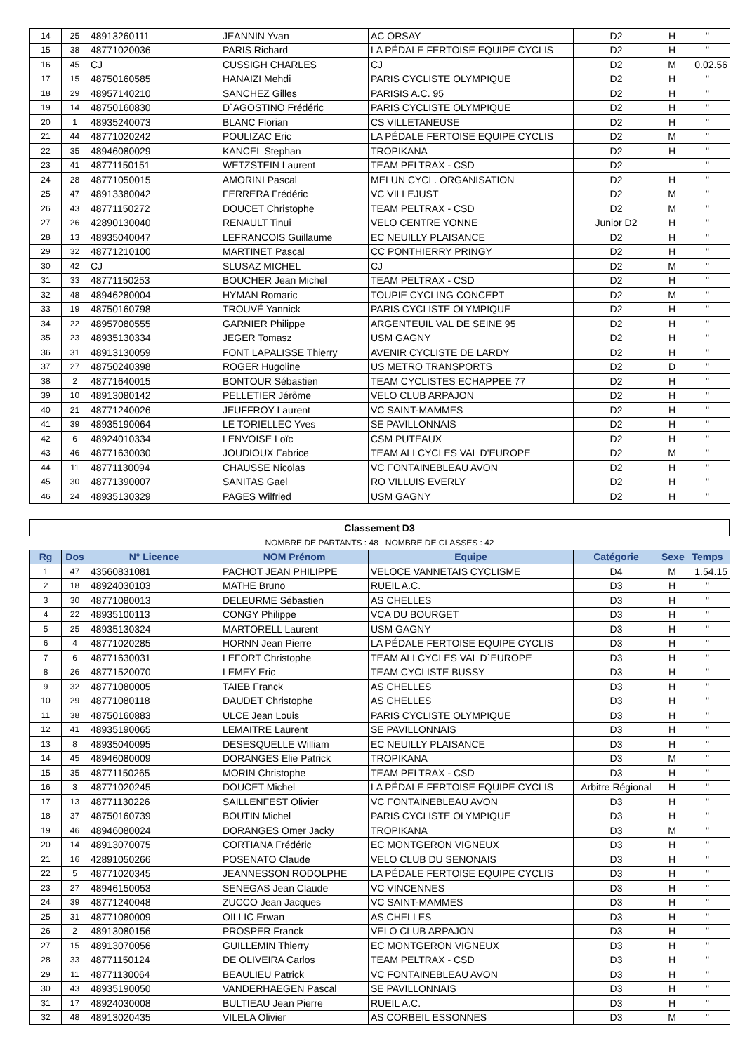| 14 | 25 | 48913260111 | JEANNIN Yvan | AC ORSAY | D2 | H | " |
| 15 | 38 | 48771020036 | PARIS Richard | LA PÉDALE FERTOISE EQUIPE CYCLIS | D2 | H | " |
| 16 | 45 | CJ | CUSSIGH CHARLES | CJ | D2 | M | 0.02.56 |
| 17 | 15 | 48750160585 | HANAIZI Mehdi | PARIS CYCLISTE OLYMPIQUE | D2 | H | " |
| 18 | 29 | 48957140210 | SANCHEZ Gilles | PARISIS A.C. 95 | D2 | H | " |
| 19 | 14 | 48750160830 | D`AGOSTINO Frédéric | PARIS CYCLISTE OLYMPIQUE | D2 | H | " |
| 20 | 1 | 48935240073 | BLANC Florian | CS VILLETANEUSE | D2 | H | " |
| 21 | 44 | 48771020242 | POULIZAC Eric | LA PÉDALE FERTOISE EQUIPE CYCLIS | D2 | M | " |
| 22 | 35 | 48946080029 | KANCEL Stephan | TROPIKANA | D2 | H | " |
| 23 | 41 | 48771150151 | WETZSTEIN Laurent | TEAM PELTRAX - CSD | D2 | | " |
| 24 | 28 | 48771050015 | AMORINI Pascal | MELUN CYCL. ORGANISATION | D2 | H | " |
| 25 | 47 | 48913380042 | FERRERA Frédéric | VC VILLEJUST | D2 | M | " |
| 26 | 43 | 48771150272 | DOUCET Christophe | TEAM PELTRAX - CSD | D2 | M | " |
| 27 | 26 | 42890130040 | RENAULT Tinui | VELO CENTRE YONNE | Junior D2 | H | " |
| 28 | 13 | 48935040047 | LEFRANCOIS Guillaume | EC NEUILLY PLAISANCE | D2 | H | " |
| 29 | 32 | 48771210100 | MARTINET Pascal | CC PONTHIERRY PRINGY | D2 | H | " |
| 30 | 42 | CJ | SLUSAZ MICHEL | CJ | D2 | M | " |
| 31 | 33 | 48771150253 | BOUCHER Jean Michel | TEAM PELTRAX - CSD | D2 | H | " |
| 32 | 48 | 48946280004 | HYMAN Romaric | TOUPIE CYCLING CONCEPT | D2 | M | " |
| 33 | 19 | 48750160798 | TROUVÉ Yannick | PARIS CYCLISTE OLYMPIQUE | D2 | H | " |
| 34 | 22 | 48957080555 | GARNIER Philippe | ARGENTEUIL VAL DE SEINE 95 | D2 | H | " |
| 35 | 23 | 48935130334 | JEGER Tomasz | USM GAGNY | D2 | H | " |
| 36 | 31 | 48913130059 | FONT LAPALISSE Thierry | AVENIR CYCLISTE DE LARDY | D2 | H | " |
| 37 | 27 | 48750240398 | ROGER Hugoline | US METRO TRANSPORTS | D2 | D | " |
| 38 | 2 | 48771640015 | BONTOUR Sébastien | TEAM CYCLISTES ECHAPPEE 77 | D2 | H | " |
| 39 | 10 | 48913080142 | PELLETIER Jérôme | VELO CLUB ARPAJON | D2 | H | " |
| 40 | 21 | 48771240026 | JEUFFROY Laurent | VC SAINT-MAMMES | D2 | H | " |
| 41 | 39 | 48935190064 | LE TORIELLEC Yves | SE PAVILLONNAIS | D2 | H | " |
| 42 | 6 | 48924010334 | LENVOISE Loïc | CSM PUTEAUX | D2 | H | " |
| 43 | 46 | 48771630030 | JOUDIOUX Fabrice | TEAM ALLCYCLES VAL D'EUROPE | D2 | M | " |
| 44 | 11 | 48771130094 | CHAUSSE Nicolas | VC FONTAINEBLEAU AVON | D2 | H | " |
| 45 | 30 | 48771390007 | SANITAS Gael | RO VILLUIS EVERLY | D2 | H | " |
| 46 | 24 | 48935130329 | PAGES Wilfried | USM GAGNY | D2 | H | " |
Classement D3
NOMBRE DE PARTANTS : 48 NOMBRE DE CLASSES : 42
| Rg | Dos | N° Licence | NOM Prénom | Equipe | Catégorie | Sexe | Temps |
| --- | --- | --- | --- | --- | --- | --- | --- |
| 1 | 47 | 43560831081 | PACHOT JEAN PHILIPPE | VELOCE VANNETAIS CYCLISME | D4 | M | 1.54.15 |
| 2 | 18 | 48924030103 | MATHE Bruno | RUEIL A.C. | D3 | H | " |
| 3 | 30 | 48771080013 | DELEURME Sébastien | AS CHELLES | D3 | H | " |
| 4 | 22 | 48935100113 | CONGY Philippe | VCA DU BOURGET | D3 | H | " |
| 5 | 25 | 48935130324 | MARTORELL Laurent | USM GAGNY | D3 | H | " |
| 6 | 4 | 48771020285 | HORNN Jean Pierre | LA PÉDALE FERTOISE EQUIPE CYCLIS | D3 | H | " |
| 7 | 6 | 48771630031 | LEFORT Christophe | TEAM ALLCYCLES VAL D`EUROPE | D3 | H | " |
| 8 | 26 | 48771520070 | LEMEY Eric | TEAM CYCLISTE BUSSY | D3 | H | " |
| 9 | 32 | 48771080005 | TAIEB Franck | AS CHELLES | D3 | H | " |
| 10 | 29 | 48771080118 | DAUDET Christophe | AS CHELLES | D3 | H | " |
| 11 | 38 | 48750160883 | ULCE Jean Louis | PARIS CYCLISTE OLYMPIQUE | D3 | H | " |
| 12 | 41 | 48935190065 | LEMAITRE Laurent | SE PAVILLONNAIS | D3 | H | " |
| 13 | 8 | 48935040095 | DESESQUELLE William | EC NEUILLY PLAISANCE | D3 | H | " |
| 14 | 45 | 48946080009 | DORANGES Elie Patrick | TROPIKANA | D3 | M | " |
| 15 | 35 | 48771150265 | MORIN Christophe | TEAM PELTRAX - CSD | D3 | H | " |
| 16 | 3 | 48771020245 | DOUCET Michel | LA PÉDALE FERTOISE EQUIPE CYCLIS | Arbitre Régional | H | " |
| 17 | 13 | 48771130226 | SAILLENFEST Olivier | VC FONTAINEBLEAU AVON | D3 | H | " |
| 18 | 37 | 48750160739 | BOUTIN Michel | PARIS CYCLISTE OLYMPIQUE | D3 | H | " |
| 19 | 46 | 48946080024 | DORANGES Omer Jacky | TROPIKANA | D3 | M | " |
| 20 | 14 | 48913070075 | CORTIANA Frédéric | EC MONTGERON VIGNEUX | D3 | H | " |
| 21 | 16 | 42891050266 | POSENATO Claude | VELO CLUB DU SENONAIS | D3 | H | " |
| 22 | 5 | 48771020345 | JEANNESSON RODOLPHE | LA PÉDALE FERTOISE EQUIPE CYCLIS | D3 | H | " |
| 23 | 27 | 48946150053 | SENEGAS Jean Claude | VC VINCENNES | D3 | H | " |
| 24 | 39 | 48771240048 | ZUCCO Jean Jacques | VC SAINT-MAMMES | D3 | H | " |
| 25 | 31 | 48771080009 | OILLIC Erwan | AS CHELLES | D3 | H | " |
| 26 | 2 | 48913080156 | PROSPER Franck | VELO CLUB ARPAJON | D3 | H | " |
| 27 | 15 | 48913070056 | GUILLEMIN Thierry | EC MONTGERON VIGNEUX | D3 | H | " |
| 28 | 33 | 48771150124 | DE OLIVEIRA Carlos | TEAM PELTRAX - CSD | D3 | H | " |
| 29 | 11 | 48771130064 | BEAULIEU Patrick | VC FONTAINEBLEAU AVON | D3 | H | " |
| 30 | 43 | 48935190050 | VANDERHAEGEN Pascal | SE PAVILLONNAIS | D3 | H | " |
| 31 | 17 | 48924030008 | BULTIEAU Jean Pierre | RUEIL A.C. | D3 | H | " |
| 32 | 48 | 48913020435 | VILELA Olivier | AS CORBEIL ESSONNES | D3 | M | " |